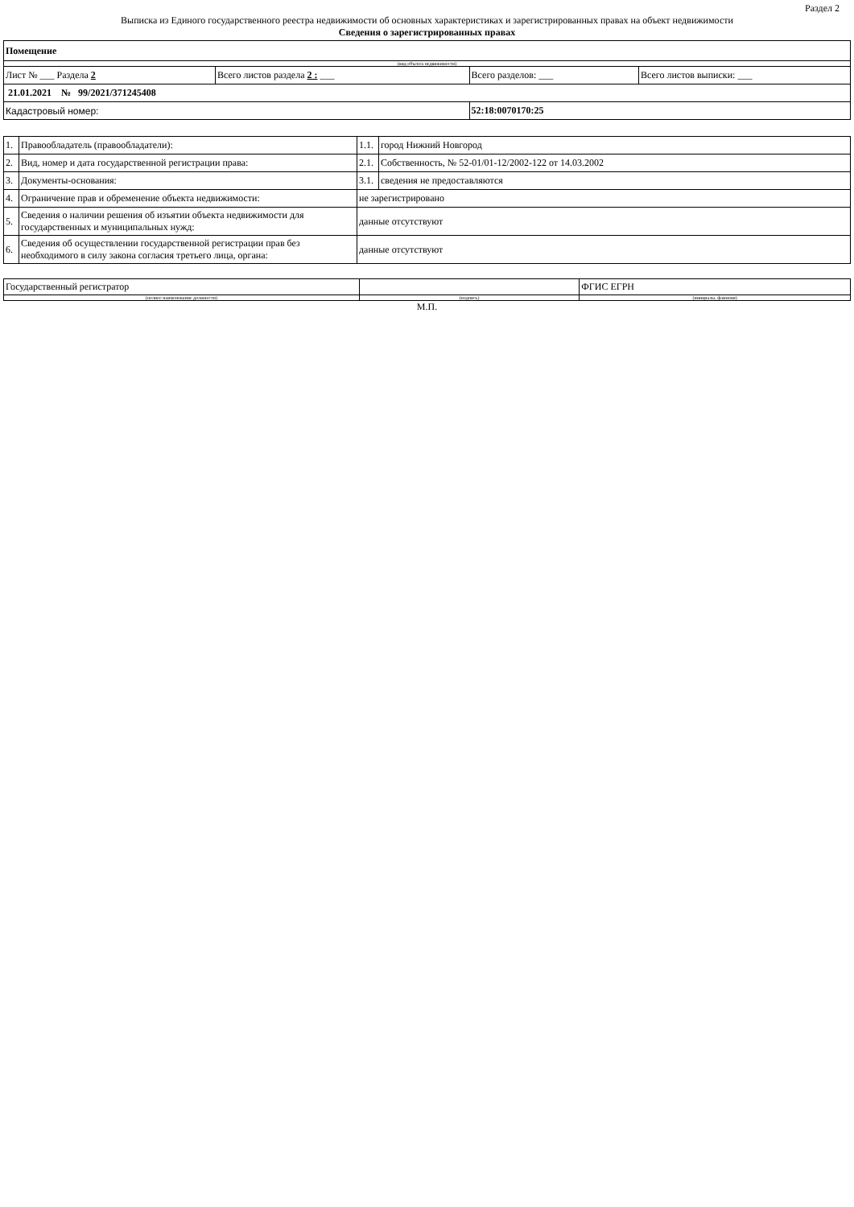Раздел 2
Выписка из Единого государственного реестра недвижимости об основных характеристиках и зарегистрированных правах на объект недвижимости
Сведения о зарегистрированных правах
| Помещение | | | |
| (вид объекта недвижимости) | | | |
| Лист № ___ Раздела 2 | Всего листов раздела 2 : ___ | Всего разделов: ___ | Всего листов выписки: ___ |
| 21.01.2021 № 99/2021/371245408 | | | |
| Кадастровый номер: | | 52:18:0070170:25 | |
| 1. | Правообладатель (правообладатели): | 1.1. | город Нижний Новгород |
| 2. | Вид, номер и дата государственной регистрации права: | 2.1. | Собственность, № 52-01/01-12/2002-122 от 14.03.2002 |
| 3. | Документы-основания: | 3.1. | сведения не предоставляются |
| 4. | Ограничение прав и обременение объекта недвижимости: | не зарегистрировано | |
| 5. | Сведения о наличии решения об изъятии объекта недвижимости для государственных и муниципальных нужд: | данные отсутствуют | |
| 6. | Сведения об осуществлении государственной регистрации прав без необходимого в силу закона согласия третьего лица, органа: | данные отсутствуют | |
| Государственный регистратор | | ФГИС ЕГРН |
| (полное наименование должности) | (подпись) | (инициалы, фамилия) |
М.П.